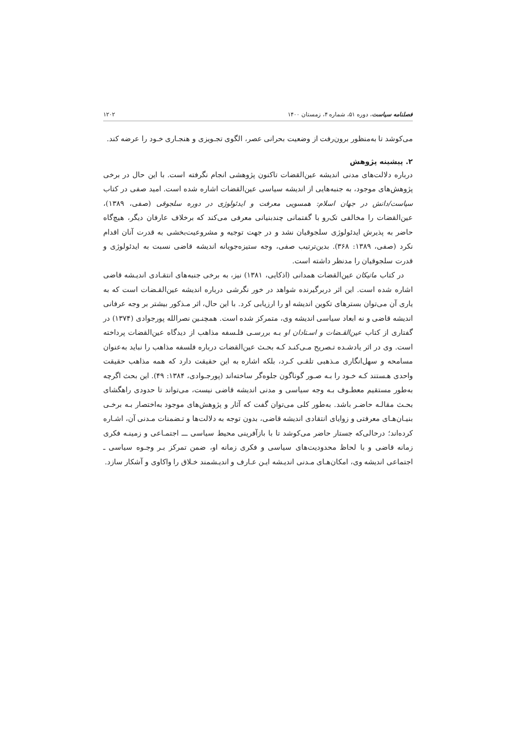فصلنامه سیاست، دوره ۵۱، شماره ۴، زمستان ۱۴۰۰ ۱۲۰۲
می‌کوشد تا به‌منظور برون‌رفت از وضعیت بحرانی عصر، الگوی تجـویزی و هنجـاری خـود را عرضه کند.
۲. پیشینه پژوهش
درباره دلالت‌های مدنی اندیشه عین‌القضات تاکنون پژوهشی انجام نگرفته است. با این حال در برخی پژوهش‌های موجود، به جنبه‌هایی از اندیشه سیاسی عین‌القضات اشاره شده است. امید صفی در کتاب سیاست/دانش در جهان اسلام: همسویی معرفت و ایدئولوژی در دوره سلجوقی (صفی، ۱۳۸۹)، عین‌القضات را مخالفی تک‌رو با گفتمانی چندبنیانی معرفی می‌کند که برخلاف عارفان دیگر، هیچ‌گاه حاضر به پذیرش ایدئولوژی سلجوقیان نشد و در جهت توجیه و مشروعیت‌بخشی به قدرت آنان اقدام نکرد (صفی، ۱۳۸۹: ۳۶۸). بدین‌ترتیب صفی، وجه ستیزه‌جویانه اندیشه قاضی نسبت به ایدئولوژی و قدرت سلجوقیان را مدنظر داشته است.
در کتاب ماتیکان عین‌القضات همدانی (اذکایی، ۱۳۸۱) نیز، به برخی جنبه‌های انتقـادی اندیـشه قاضی اشاره شده است. این اثر دربرگیرنده شواهد در خور نگرشی درباره اندیشه عین‌القـضات است که به یاری آن می‌توان بسترهای تکوین اندیشه او را ارزیابی کرد. با این حال، اثر مـذکور بیشتر بر وجه عرفانی اندیشه قاضی و نه ابعاد سیاسی اندیشه وی، متمرکز شده است. همچنـین نصرالله پورجوادی (۱۳۷۴) در گفتاری از کتاب عین‌القـضات و اسـتادان او بـه بررسـی فلـسفه مذاهب از دیدگاه عین‌القضات پرداخته است. وی در اثر یادشـده تـصریح مـی‌کنـد کـه بحـث عین‌القضات درباره فلسفه مذاهب را نباید به‌عنوان مسامحه و سهل‌انگاری مـذهبی تلقـی کـرد، بلکه اشاره به این حقیقت دارد که همه مذاهب حقیقت واحدی هـستند کـه خـود را بـه صـور گوناگون جلوه‌گر ساخته‌اند (پورجـوادی، ۱۳۸۴: ۴۹). این بحث اگرچه به‌طور مستقیم معطـوف بـه وجه سیاسی و مدنی اندیشه قاضی نیست، می‌تواند تا حدودی راهگشای بحـث مقالـه حاضـر باشد. به‌طور کلی می‌توان گفت که آثار و پژوهش‌های موجود به‌اختصار بـه برخـی بنیـان‌هـای معرفتی و زوایای انتقادی اندیشه قاضی، بدون توجه به دلالت‌ها و تـضمنات مـدنی آن، اشـاره کرده‌اند؛ درحالی‌که جستار حاضر می‌کوشد تا با بازآفرینی محیط سیاسی ـــ اجتمـاعی و زمینـه فکری زمانه قاضی و با لحاظ محدودیت‌های سیاسی و فکری زمانه او، ضمن تمرکز بـر وجـوه سیاسی ـ اجتماعی اندیشه وی، امکان‌هـای مـدنی اندیـشه ایـن عـارف و اندیـشمند خـلاق را واکاوی و آشکار سازد.